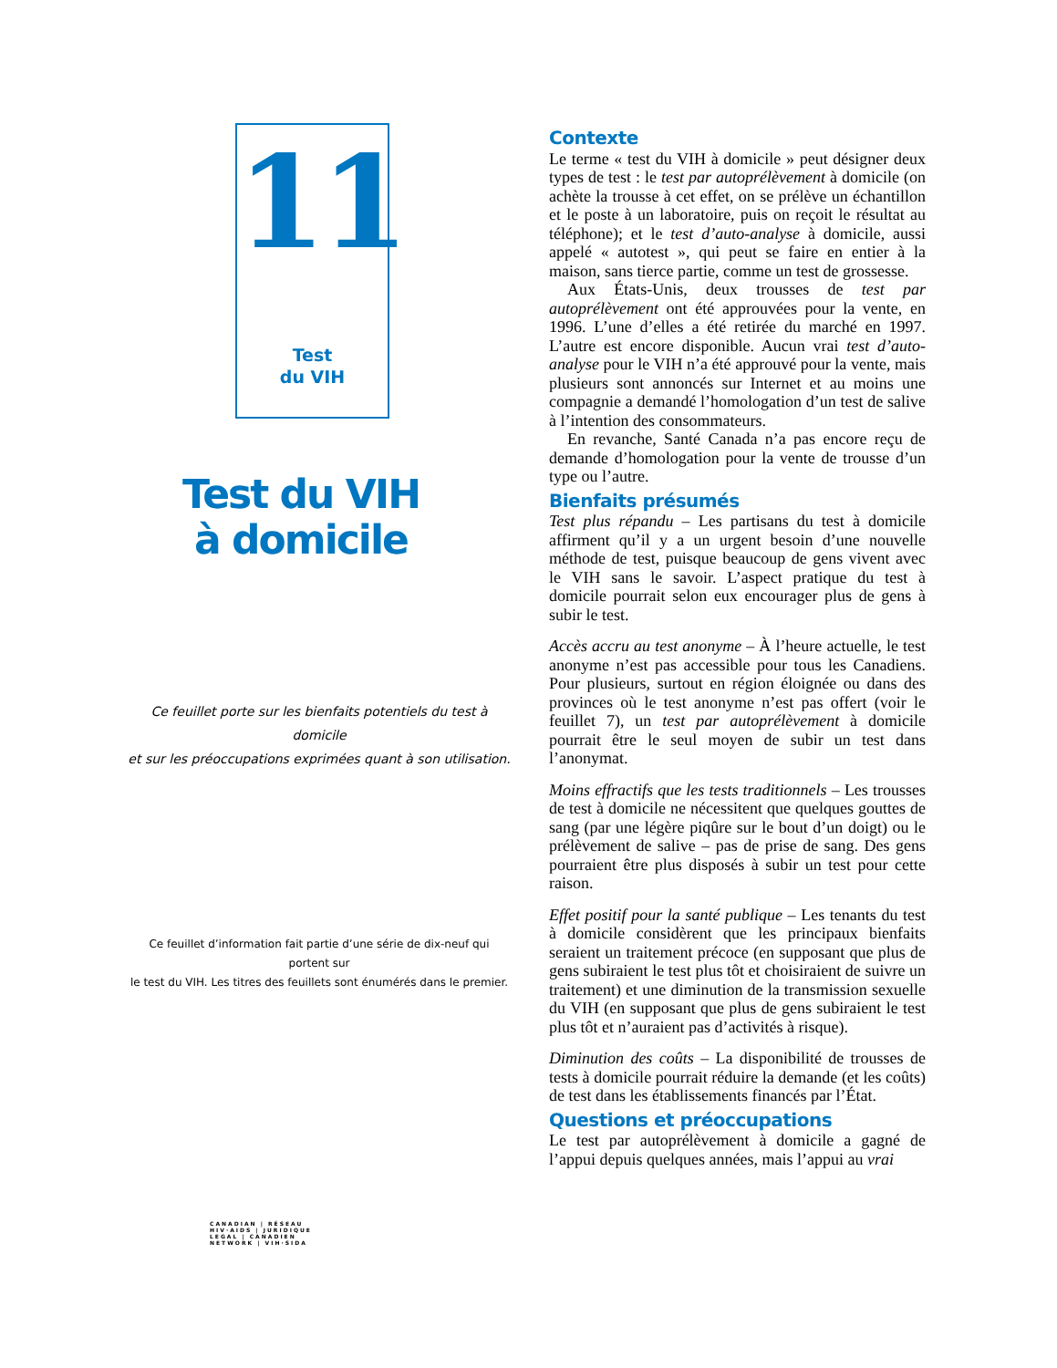11
Test
du VIH
Test du VIH
à domicile
Ce feuillet porte sur les bienfaits potentiels du test à domicile
et sur les préoccupations exprimées quant à son utilisation.
Ce feuillet d’information fait partie d’une série de dix-neuf qui portent sur
le test du VIH. Les titres des feuillets sont énumérés dans le premier.
CANADIAN | RÉSEAU
HIV·AIDS | JURIDIQUE
LEGAL | CANADIEN
NETWORK | VIH·SIDA
Contexte
Le terme « test du VIH à domicile » peut désigner deux types de test : le test par autoprélèvement à domicile (on achète la trousse à cet effet, on se prélève un échantillon et le poste à un laboratoire, puis on reçoit le résultat au téléphone); et le test d’auto-analyse à domicile, aussi appelé « autotest », qui peut se faire en entier à la maison, sans tierce partie, comme un test de grossesse.
Aux États-Unis, deux trousses de test par autoprélèvement ont été approuvées pour la vente, en 1996. L’une d’elles a été retirée du marché en 1997. L’autre est encore disponible. Aucun vrai test d’auto-analyse pour le VIH n’a été approuvé pour la vente, mais plusieurs sont annoncés sur Internet et au moins une compagnie a demandé l’homologation d’un test de salive à l’intention des consommateurs.
En revanche, Santé Canada n’a pas encore reçu de demande d’homologation pour la vente de trousse d’un type ou l’autre.
Bienfaits présumés
Test plus répandu – Les partisans du test à domicile affirment qu’il y a un urgent besoin d’une nouvelle méthode de test, puisque beaucoup de gens vivent avec le VIH sans le savoir. L’aspect pratique du test à domicile pourrait selon eux encourager plus de gens à subir le test.
Accès accru au test anonyme – À l’heure actuelle, le test anonyme n’est pas accessible pour tous les Canadiens. Pour plusieurs, surtout en région éloignée ou dans des provinces où le test anonyme n’est pas offert (voir le feuillet 7), un test par autoprélèvement à domicile pourrait être le seul moyen de subir un test dans l’anonymat.
Moins effractifs que les tests traditionnels – Les trousses de test à domicile ne nécessitent que quelques gouttes de sang (par une légère piqûre sur le bout d’un doigt) ou le prélèvement de salive – pas de prise de sang. Des gens pourraient être plus disposés à subir un test pour cette raison.
Effet positif pour la santé publique – Les tenants du test à domicile considèrent que les principaux bienfaits seraient un traitement précoce (en supposant que plus de gens subiraient le test plus tôt et choisiraient de suivre un traitement) et une diminution de la transmission sexuelle du VIH (en supposant que plus de gens subiraient le test plus tôt et n’auraient pas d’activités à risque).
Diminution des coûts – La disponibilité de trousses de tests à domicile pourrait réduire la demande (et les coûts) de test dans les établissements financés par l’État.
Questions et préoccupations
Le test par autoprélèvement à domicile a gagné de l’appui depuis quelques années, mais l’appui au vrai